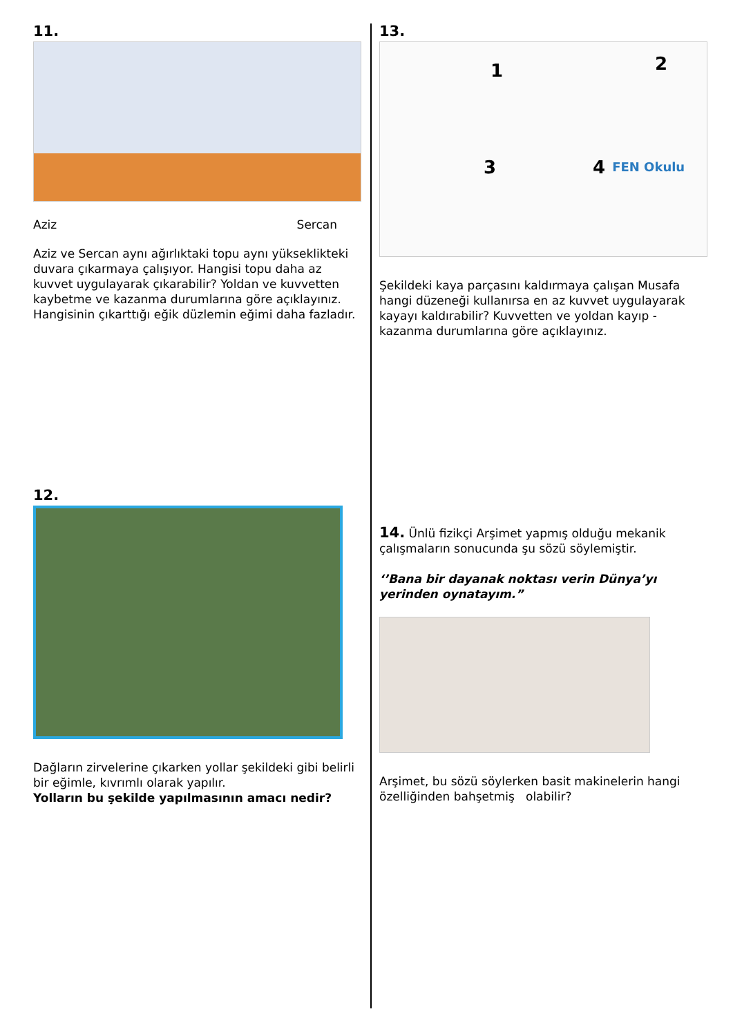11.
Aziz Sercan
Aziz ve Sercan aynı ağırlıktaki topu aynı yükseklikteki duvara çıkarmaya çalışıyor. Hangisi topu daha az kuvvet uygulayarak çıkarabilir? Yoldan ve kuvvetten kaybetme ve kazanma durumlarına göre açıklayınız. Hangisinin çıkarttığı eğik düzlemin eğimi daha fazladır.
12.
Dağların zirvelerine çıkarken yollar şekildeki gibi belirli bir eğimle, kıvrımlı olarak yapılır.
Yolların bu şekilde yapılmasının amacı nedir?
13.
1 2 3 4 FEN Okulu
Şekildeki kaya parçasını kaldırmaya çalışan Musafa hangi düzeneği kullanırsa en az kuvvet uygulayarak kayayı kaldırabilir? Kuvvetten ve yoldan kayıp - kazanma durumlarına göre açıklayınız.
14. Ünlü fizikçi Arşimet yapmış olduğu mekanik çalışmaların sonucunda şu sözü söylemiştir.
‘’Bana bir dayanak noktası verin Dünya’yı yerinden oynatayım.”
Arşimet, bu sözü söylerken basit makinelerin hangi özelliğinden bahşetmiş olabilir?